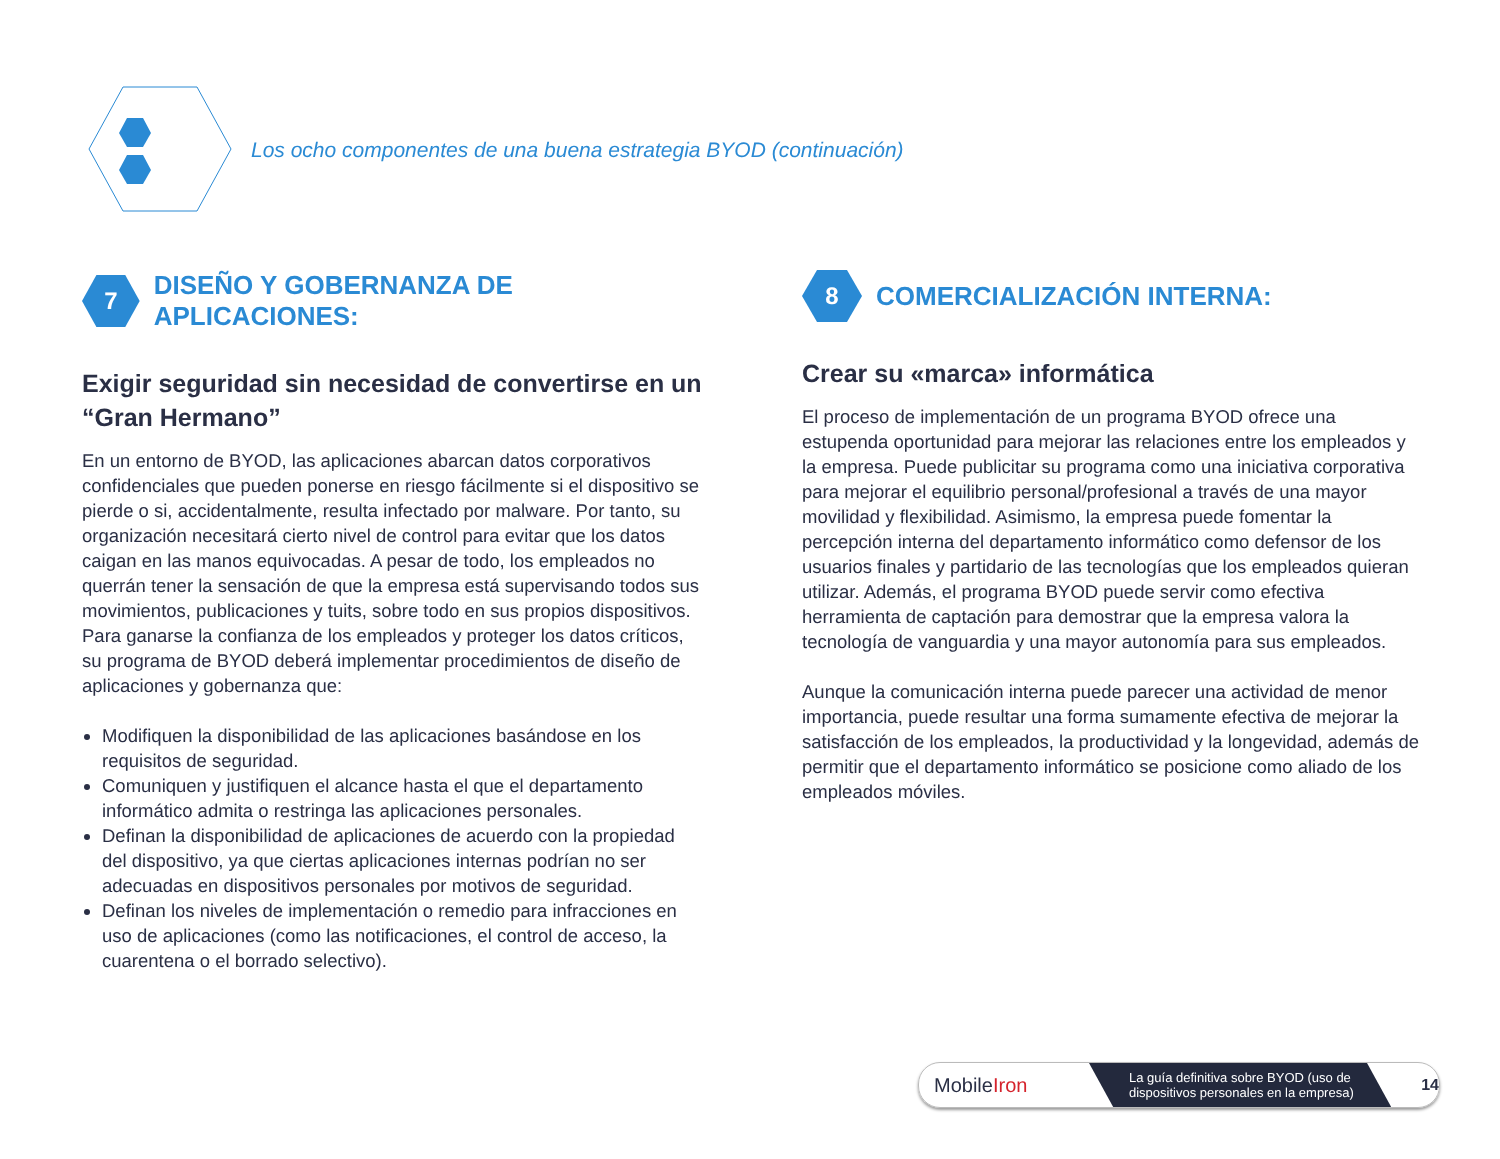Los ocho componentes de una buena estrategia BYOD (continuación)
7
DISEÑO Y GOBERNANZA DE APLICACIONES:
Exigir seguridad sin necesidad de convertirse en un “Gran Hermano”
En un entorno de BYOD, las aplicaciones abarcan datos corporativos confidenciales que pueden ponerse en riesgo fácilmente si el dispositivo se pierde o si, accidentalmente, resulta infectado por malware. Por tanto, su organización necesitará cierto nivel de control para evitar que los datos caigan en las manos equivocadas. A pesar de todo, los empleados no querrán tener la sensación de que la empresa está supervisando todos sus movimientos, publicaciones y tuits, sobre todo en sus propios dispositivos. Para ganarse la confianza de los empleados y proteger los datos críticos, su programa de BYOD deberá implementar procedimientos de diseño de aplicaciones y gobernanza que:
Modifiquen la disponibilidad de las aplicaciones basándose en los requisitos de seguridad.
Comuniquen y justifiquen el alcance hasta el que el departamento informático admita o restringa las aplicaciones personales.
Definan la disponibilidad de aplicaciones de acuerdo con la propiedad del dispositivo, ya que ciertas aplicaciones internas podrían no ser adecuadas en dispositivos personales por motivos de seguridad.
Definan los niveles de implementación o remedio para infracciones en uso de aplicaciones (como las notificaciones, el control de acceso, la cuarentena o el borrado selectivo).
8
COMERCIALIZACIÓN INTERNA:
Crear su «marca» informática
El proceso de implementación de un programa BYOD ofrece una estupenda oportunidad para mejorar las relaciones entre los empleados y la empresa. Puede publicitar su programa como una iniciativa corporativa para mejorar el equilibrio personal/profesional a través de una mayor movilidad y flexibilidad. Asimismo, la empresa puede fomentar la percepción interna del departamento informático como defensor de los usuarios finales y partidario de las tecnologías que los empleados quieran utilizar. Además, el programa BYOD puede servir como efectiva herramienta de captación para demostrar que la empresa valora la tecnología de vanguardia y una mayor autonomía para sus empleados.
Aunque la comunicación interna puede parecer una actividad de menor importancia, puede resultar una forma sumamente efectiva de mejorar la satisfacción de los empleados, la productividad y la longevidad, además de permitir que el departamento informático se posicione como aliado de los empleados móviles.
MobileIron
La guía definitiva sobre BYOD (uso de dispositivos personales en la empresa)
14